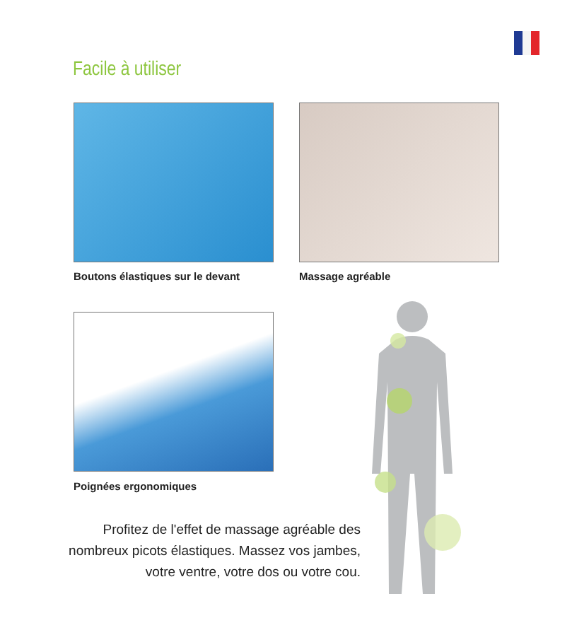Facile à utiliser
Boutons élastiques sur le devant
Massage agréable
Poignées ergonomiques
Profitez de l'effet de massage agréable des nombreux picots élastiques. Massez vos jambes, votre ventre, votre dos ou votre cou.